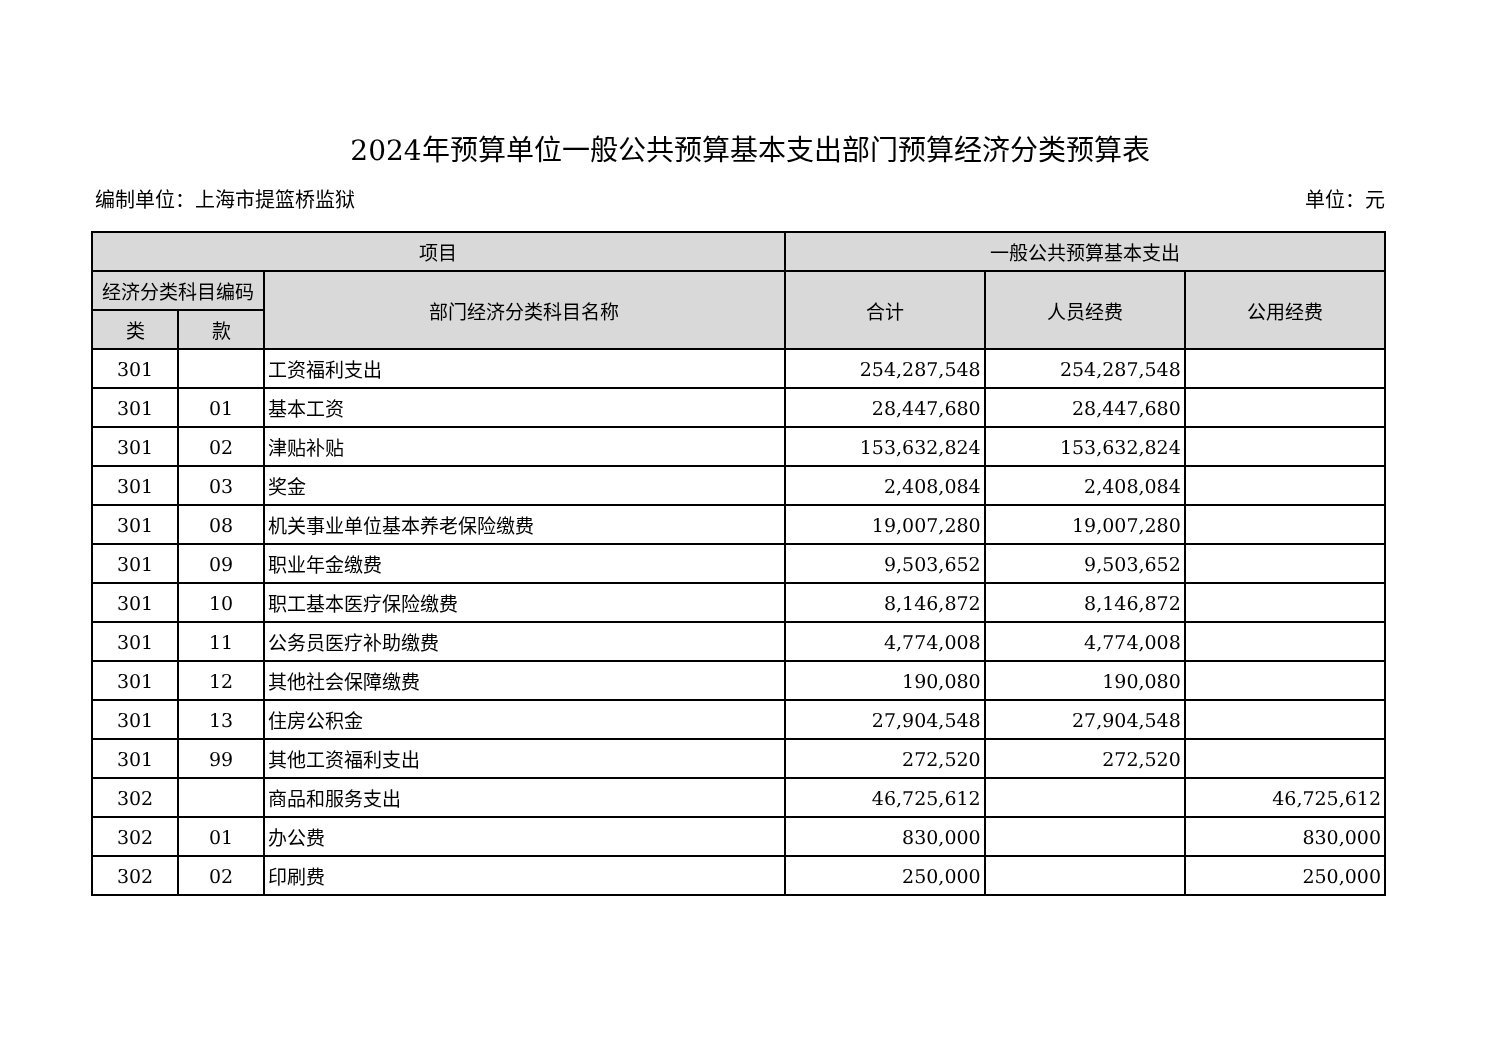2024年预算单位一般公共预算基本支出部门预算经济分类预算表
编制单位：上海市提篮桥监狱 单位：元
| 项目 | | | 一般公共预算基本支出 | | |
| --- | --- | --- | --- | --- | --- |
| 经济分类科目编码 | | 部门经济分类科目名称 | 合计 | 人员经费 | 公用经费 |
| 类 | 款 | | | | |
| 301 | | 工资福利支出 | 254,287,548 | 254,287,548 | |
| 301 | 01 | 基本工资 | 28,447,680 | 28,447,680 | |
| 301 | 02 | 津贴补贴 | 153,632,824 | 153,632,824 | |
| 301 | 03 | 奖金 | 2,408,084 | 2,408,084 | |
| 301 | 08 | 机关事业单位基本养老保险缴费 | 19,007,280 | 19,007,280 | |
| 301 | 09 | 职业年金缴费 | 9,503,652 | 9,503,652 | |
| 301 | 10 | 职工基本医疗保险缴费 | 8,146,872 | 8,146,872 | |
| 301 | 11 | 公务员医疗补助缴费 | 4,774,008 | 4,774,008 | |
| 301 | 12 | 其他社会保障缴费 | 190,080 | 190,080 | |
| 301 | 13 | 住房公积金 | 27,904,548 | 27,904,548 | |
| 301 | 99 | 其他工资福利支出 | 272,520 | 272,520 | |
| 302 | | 商品和服务支出 | 46,725,612 | | 46,725,612 |
| 302 | 01 | 办公费 | 830,000 | | 830,000 |
| 302 | 02 | 印刷费 | 250,000 | | 250,000 |